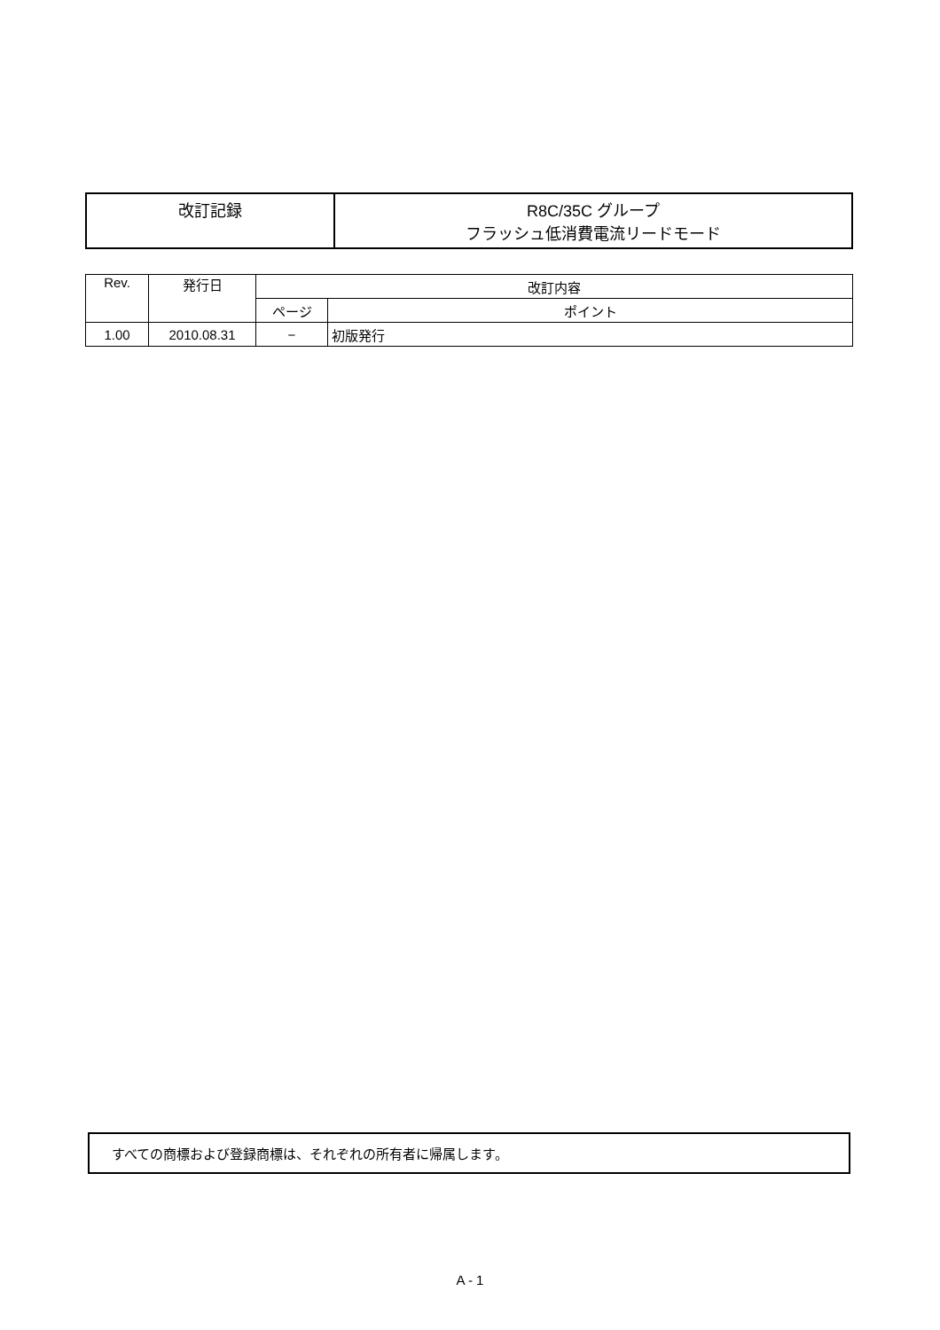| 改訂記録 | R8C/35C グループ フラッシュ低消費電流リードモード |
| Rev. | 発行日 | 改訂内容 | |
| --- | --- | --- | --- |
| | | ページ | ポイント |
| 1.00 | 2010.08.31 | − | 初版発行 |
すべての商標および登録商標は、それぞれの所有者に帰属します。
A - 1